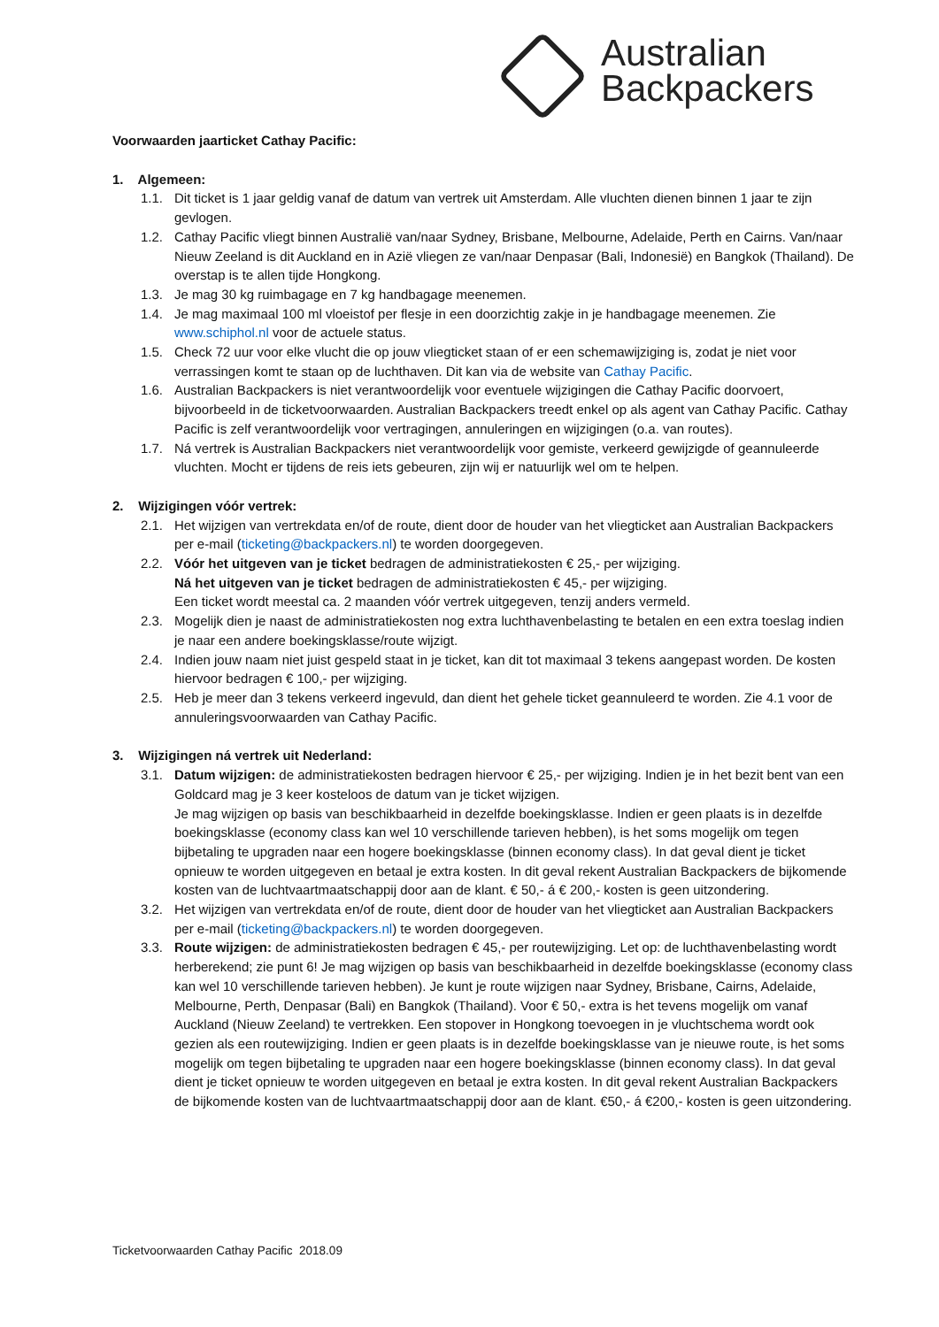Australian
Backpackers
Voorwaarden jaarticket Cathay Pacific:
1. Algemeen:
1.1. Dit ticket is 1 jaar geldig vanaf de datum van vertrek uit Amsterdam. Alle vluchten dienen binnen 1 jaar te zijn gevlogen.
1.2. Cathay Pacific vliegt binnen Australië van/naar Sydney, Brisbane, Melbourne, Adelaide, Perth en Cairns. Van/naar Nieuw Zeeland is dit Auckland en in Azië vliegen ze van/naar Denpasar (Bali, Indonesië) en Bangkok (Thailand). De overstap is te allen tijde Hongkong.
1.3. Je mag 30 kg ruimbagage en 7 kg handbagage meenemen.
1.4. Je mag maximaal 100 ml vloeistof per flesje in een doorzichtig zakje in je handbagage meenemen. Zie www.schiphol.nl voor de actuele status.
1.5. Check 72 uur voor elke vlucht die op jouw vliegticket staan of er een schemawijziging is, zodat je niet voor verrassingen komt te staan op de luchthaven. Dit kan via de website van Cathay Pacific.
1.6. Australian Backpackers is niet verantwoordelijk voor eventuele wijzigingen die Cathay Pacific doorvoert, bijvoorbeeld in de ticketvoorwaarden. Australian Backpackers treedt enkel op als agent van Cathay Pacific. Cathay Pacific is zelf verantwoordelijk voor vertragingen, annuleringen en wijzigingen (o.a. van routes).
1.7. Ná vertrek is Australian Backpackers niet verantwoordelijk voor gemiste, verkeerd gewijzigde of geannuleerde vluchten. Mocht er tijdens de reis iets gebeuren, zijn wij er natuurlijk wel om te helpen.
2. Wijzigingen vóór vertrek:
2.1. Het wijzigen van vertrekdata en/of de route, dient door de houder van het vliegticket aan Australian Backpackers per e-mail (ticketing@backpackers.nl) te worden doorgegeven.
2.2. Vóór het uitgeven van je ticket bedragen de administratiekosten € 25,- per wijziging.
Ná het uitgeven van je ticket bedragen de administratiekosten € 45,- per wijziging.
Een ticket wordt meestal ca. 2 maanden vóór vertrek uitgegeven, tenzij anders vermeld.
2.3. Mogelijk dien je naast de administratiekosten nog extra luchthavenbelasting te betalen en een extra toeslag indien je naar een andere boekingsklasse/route wijzigt.
2.4. Indien jouw naam niet juist gespeld staat in je ticket, kan dit tot maximaal 3 tekens aangepast worden. De kosten hiervoor bedragen € 100,- per wijziging.
2.5. Heb je meer dan 3 tekens verkeerd ingevuld, dan dient het gehele ticket geannuleerd te worden. Zie 4.1 voor de annuleringsvoorwaarden van Cathay Pacific.
3. Wijzigingen ná vertrek uit Nederland:
3.1. Datum wijzigen: de administratiekosten bedragen hiervoor € 25,- per wijziging. Indien je in het bezit bent van een Goldcard mag je 3 keer kosteloos de datum van je ticket wijzigen.
Je mag wijzigen op basis van beschikbaarheid in dezelfde boekingsklasse. Indien er geen plaats is in dezelfde boekingsklasse (economy class kan wel 10 verschillende tarieven hebben), is het soms mogelijk om tegen bijbetaling te upgraden naar een hogere boekingsklasse (binnen economy class). In dat geval dient je ticket opnieuw te worden uitgegeven en betaal je extra kosten. In dit geval rekent Australian Backpackers de bijkomende kosten van de luchtvaartmaatschappij door aan de klant. € 50,- á € 200,- kosten is geen uitzondering.
3.2. Het wijzigen van vertrekdata en/of de route, dient door de houder van het vliegticket aan Australian Backpackers per e-mail (ticketing@backpackers.nl) te worden doorgegeven.
3.3. Route wijzigen: de administratiekosten bedragen € 45,- per routewijziging. Let op: de luchthavenbelasting wordt herberekend; zie punt 6! Je mag wijzigen op basis van beschikbaarheid in dezelfde boekingsklasse (economy class kan wel 10 verschillende tarieven hebben). Je kunt je route wijzigen naar Sydney, Brisbane, Cairns, Adelaide, Melbourne, Perth, Denpasar (Bali) en Bangkok (Thailand). Voor € 50,- extra is het tevens mogelijk om vanaf Auckland (Nieuw Zeeland) te vertrekken. Een stopover in Hongkong toevoegen in je vluchtschema wordt ook gezien als een routewijziging. Indien er geen plaats is in dezelfde boekingsklasse van je nieuwe route, is het soms mogelijk om tegen bijbetaling te upgraden naar een hogere boekingsklasse (binnen economy class). In dat geval dient je ticket opnieuw te worden uitgegeven en betaal je extra kosten. In dit geval rekent Australian Backpackers de bijkomende kosten van de luchtvaartmaatschappij door aan de klant. €50,- á €200,- kosten is geen uitzondering.
Ticketvoorwaarden Cathay Pacific 2018.09